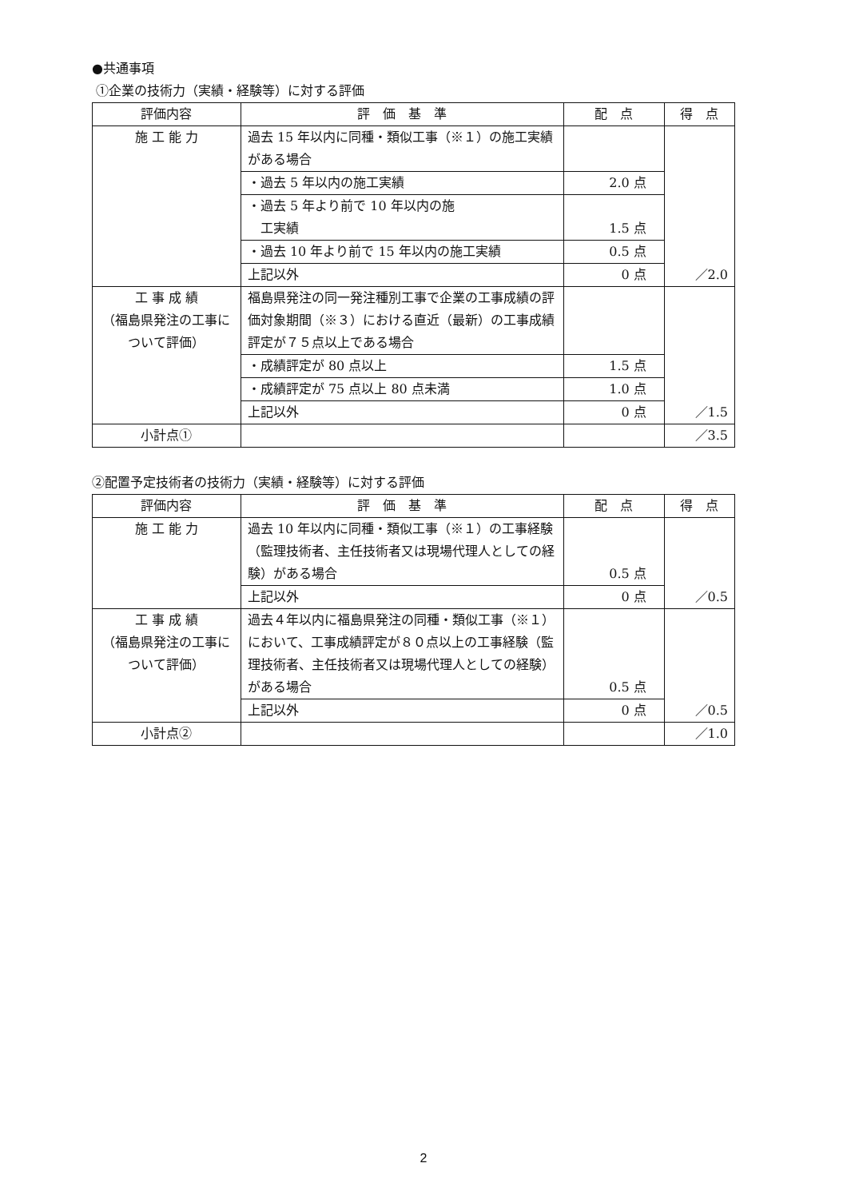●共通事項
①企業の技術力（実績・経験等）に対する評価
| 評価内容 | 評 価 基 準 | 配 点 | 得 点 |
| --- | --- | --- | --- |
| 施 工 能 力 | 過去 15 年以内に同種・類似工事（※１）の施工実績がある場合 | | ／2.0 |
| | ・過去 5 年以内の施工実績 | 2.0 点 | |
| | ・過去 5 年より前で 10 年以内の施 工実績 | 1.5 点 | |
| | ・過去 10 年より前で 15 年以内の施工実績 | 0.5 点 | |
| | 上記以外 | 0 点 | |
| 工 事 成 績 （福島県発注の工事について評価） | 福島県発注の同一発注種別工事で企業の工事成績の評価対象期間（※３）における直近（最新）の工事成績評定が７５点以上である場合 | | ／1.5 |
| | ・成績評定が 80 点以上 | 1.5 点 | |
| | ・成績評定が 75 点以上 80 点未満 | 1.0 点 | |
| | 上記以外 | 0 点 | |
| 小計点① | | | ／3.5 |
②配置予定技術者の技術力（実績・経験等）に対する評価
| 評価内容 | 評 価 基 準 | 配 点 | 得 点 |
| --- | --- | --- | --- |
| 施 工 能 力 | 過去 10 年以内に同種・類似工事（※１）の工事経験（監理技術者、主任技術者又は現場代理人としての経験）がある場合 | 0.5 点 | ／0.5 |
| | 上記以外 | 0 点 | |
| 工 事 成 績 （福島県発注の工事について評価） | 過去４年以内に福島県発注の同種・類似工事（※１）において、工事成績評定が８０点以上の工事経験（監理技術者、主任技術者又は現場代理人としての経験）がある場合 | 0.5 点 | ／0.5 |
| | 上記以外 | 0 点 | |
| 小計点② | | | ／1.0 |
2